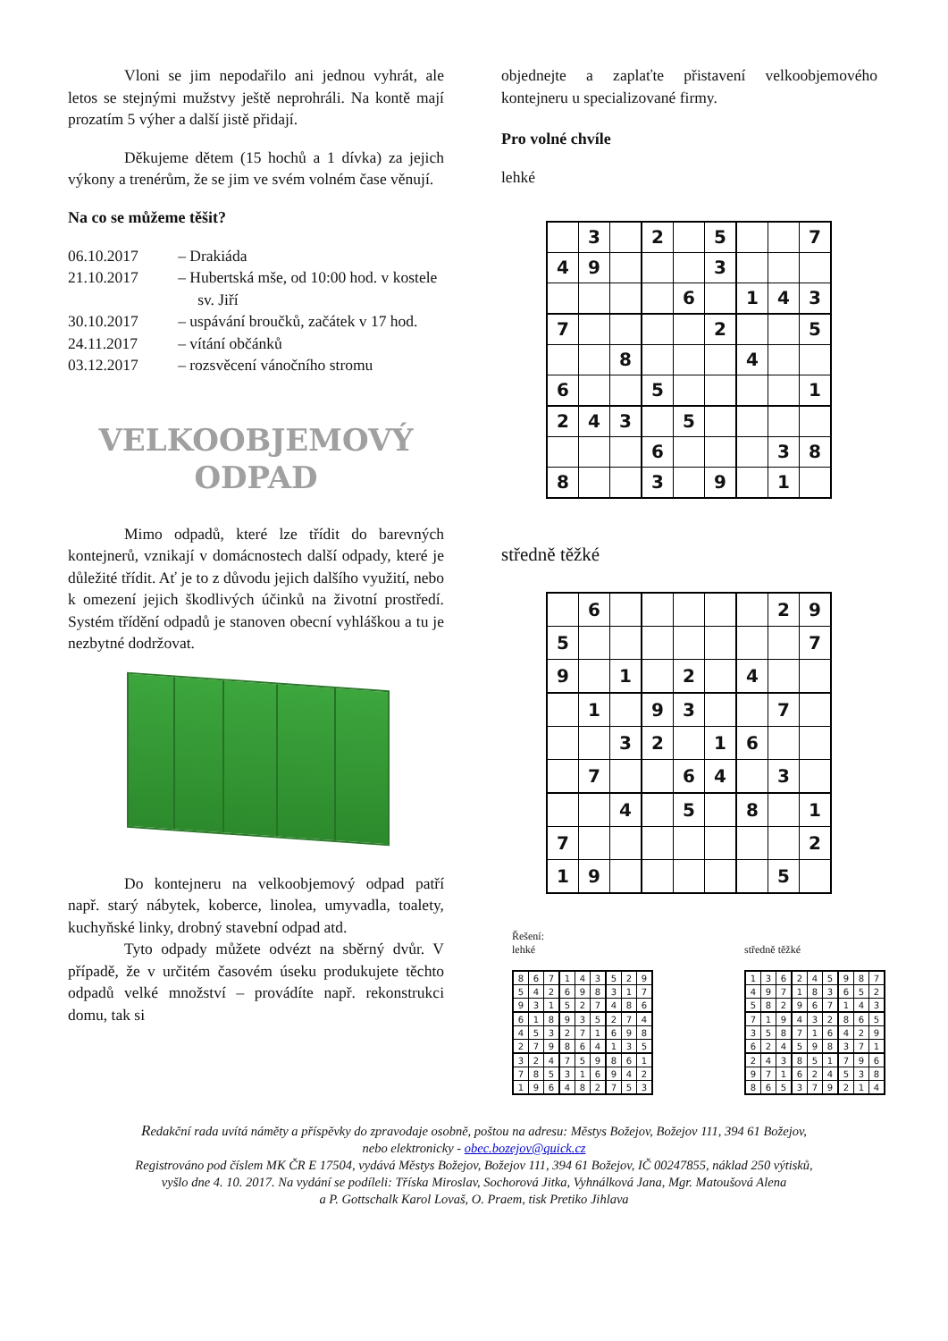Vloni se jim nepodařilo ani jednou vyhrát, ale letos se stejnými mužstvy ještě neprohráli. Na kontě mají prozatím 5 výher a další jistě přidají.
Děkujeme dětem (15 hochů a 1 dívka) za jejich výkony a trenérům, že se jim ve svém volném čase věnují.
Na co se můžeme těšit?
06.10.2017 – Drakiáda
21.10.2017 – Hubertská mše, od 10:00 hod. v kostele sv. Jiří
30.10.2017 – uspávání broučků, začátek v 17 hod.
24.11.2017 – vítání občánků
03.12.2017 – rozsvěcení vánočního stromu
VELKOOBJEMOVÝ
ODPAD
Mimo odpadů, které lze třídit do barevných kontejnerů, vznikají v domácnostech další odpady, které je důležité třídit. Ať je to z důvodu jejich dalšího využití, nebo k omezení jejich škodlivých účinků na životní prostředí. Systém třídění odpadů je stanoven obecní vyhláškou a tu je nezbytné dodržovat.
Do kontejneru na velkoobjemový odpad patří např. starý nábytek, koberce, linolea, umyvadla, toalety, kuchyňské linky, drobný stavební odpad atd.
Tyto odpady můžete odvézt na sběrný dvůr. V případě, že v určitém časovém úseku produkujete těchto odpadů velké množství – provádíte např. rekonstrukci domu, tak si
objednejte a zaplaťte přistavení velkoobjemového kontejneru u specializované firmy.
Pro volné chvíle
lehké
| | 3 | | 2 | | 5 | | | 7 |
| 4 | 9 | | | | 3 | | | |
| | | | | 6 | | 1 | 4 | 3 |
| 7 | | | | | 2 | | | 5 |
| | | 8 | | | | 4 | | |
| 6 | | | 5 | | | | | 1 |
| 2 | 4 | 3 | | 5 | | | | |
| | | | 6 | | | | 3 | 8 |
| 8 | | | 3 | | 9 | | 1 | |
středně těžké
| | 6 | | | | | | 2 | 9 |
| 5 | | | | | | | | 7 |
| 9 | | 1 | | 2 | | 4 | | |
| | 1 | | 9 | 3 | | | 7 | |
| | | 3 | 2 | | 1 | 6 | | |
| | 7 | | | 6 | 4 | | 3 | |
| | | 4 | | 5 | | 8 | | 1 |
| 7 | | | | | | | | 2 |
| 1 | 9 | | | | | | 5 | |
Řešení:
lehké
| 8 | 6 | 7 | 1 | 4 | 3 | 5 | 2 | 9 |
| 5 | 4 | 2 | 6 | 9 | 8 | 3 | 1 | 7 |
| 9 | 3 | 1 | 5 | 2 | 7 | 4 | 8 | 6 |
| 6 | 1 | 8 | 9 | 3 | 5 | 2 | 7 | 4 |
| 4 | 5 | 3 | 2 | 7 | 1 | 6 | 9 | 8 |
| 2 | 7 | 9 | 8 | 6 | 4 | 1 | 3 | 5 |
| 3 | 2 | 4 | 7 | 5 | 9 | 8 | 6 | 1 |
| 7 | 8 | 5 | 3 | 1 | 6 | 9 | 4 | 2 |
| 1 | 9 | 6 | 4 | 8 | 2 | 7 | 5 | 3 |
středně těžké
| 1 | 3 | 6 | 2 | 4 | 5 | 9 | 8 | 7 |
| 4 | 9 | 7 | 1 | 8 | 3 | 6 | 5 | 2 |
| 5 | 8 | 2 | 9 | 6 | 7 | 1 | 4 | 3 |
| 7 | 1 | 9 | 4 | 3 | 2 | 8 | 6 | 5 |
| 3 | 5 | 8 | 7 | 1 | 6 | 4 | 2 | 9 |
| 6 | 2 | 4 | 5 | 9 | 8 | 3 | 7 | 1 |
| 2 | 4 | 3 | 8 | 5 | 1 | 7 | 9 | 6 |
| 9 | 7 | 1 | 6 | 2 | 4 | 5 | 3 | 8 |
| 8 | 6 | 5 | 3 | 7 | 9 | 2 | 1 | 4 |
Redakční rada uvítá náměty a příspěvky do zpravodaje osobně, poštou na adresu: Městys Božejov, Božejov 111, 394 61 Božejov,
nebo elektronicky - obec.bozejov@quick.cz
Registrováno pod číslem MK ČR E 17504, vydává Městys Božejov, Božejov 111, 394 61 Božejov, IČ 00247855, náklad 250 výtisků,
vyšlo dne 4. 10. 2017. Na vydání se podíleli: Tříska Miroslav, Sochorová Jitka, Vyhnálková Jana, Mgr. Matoušová Alena
a P. Gottschalk Karol Lovaš, O. Praem, tisk Pretiko Jihlava